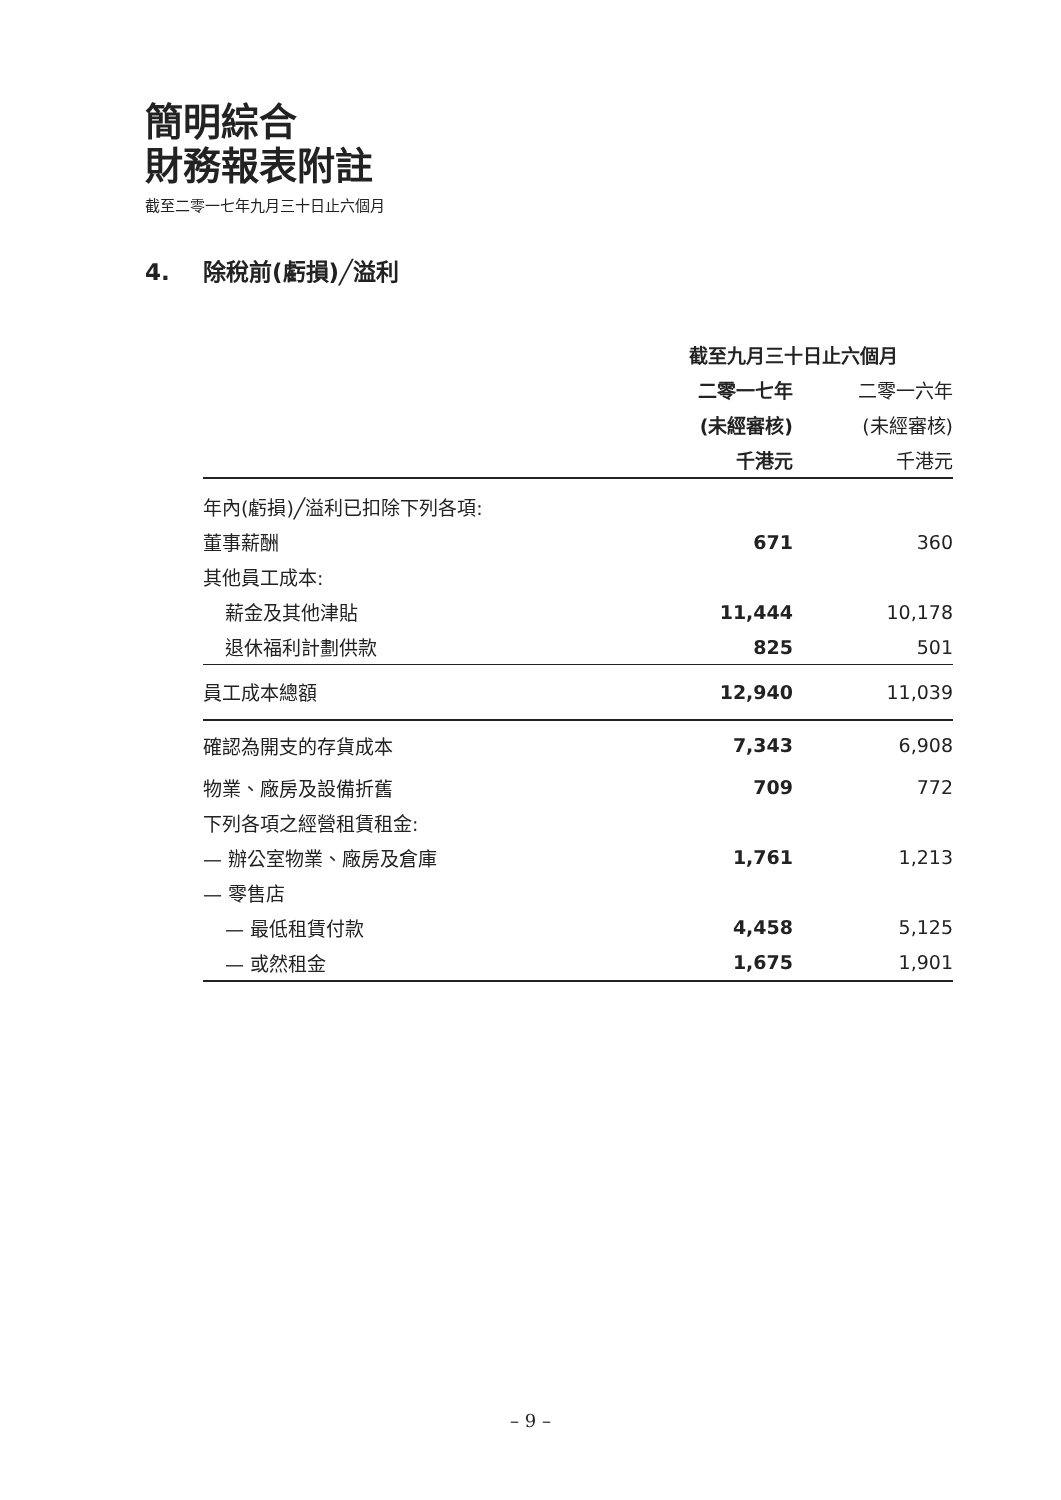簡明綜合
財務報表附註
截至二零一七年九月三十日止六個月
4. 除稅前(虧損)╱溢利
| | 截至九月三十日止六個月 | |
| | 二零一七年 | 二零一六年 |
| | (未經審核) | (未經審核) |
| | 千港元 | 千港元 |
| 年內(虧損)╱溢利已扣除下列各項: | | |
| 董事薪酬 | 671 | 360 |
| 其他員工成本: | | |
| 薪金及其他津貼 | 11,444 | 10,178 |
| 退休福利計劃供款 | 825 | 501 |
| 員工成本總額 | 12,940 | 11,039 |
| 確認為開支的存貨成本 | 7,343 | 6,908 |
| 物業、廠房及設備折舊 | 709 | 772 |
| 下列各項之經營租賃租金: | | |
| — 辦公室物業、廠房及倉庫 | 1,761 | 1,213 |
| — 零售店 | | |
| — 最低租賃付款 | 4,458 | 5,125 |
| — 或然租金 | 1,675 | 1,901 |
– 9 –